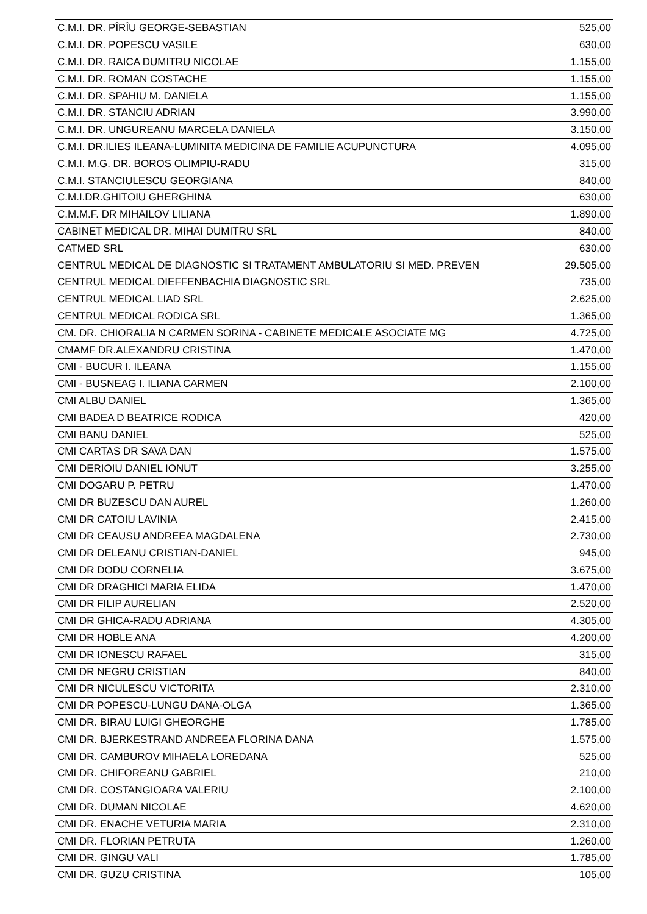| C.M.I. DR. PÎRÎU GEORGE-SEBASTIAN | 525,00 |
| C.M.I. DR. POPESCU VASILE | 630,00 |
| C.M.I. DR. RAICA DUMITRU NICOLAE | 1.155,00 |
| C.M.I. DR. ROMAN COSTACHE | 1.155,00 |
| C.M.I. DR. SPAHIU M. DANIELA | 1.155,00 |
| C.M.I. DR. STANCIU ADRIAN | 3.990,00 |
| C.M.I. DR. UNGUREANU MARCELA DANIELA | 3.150,00 |
| C.M.I. DR.ILIES ILEANA-LUMINITA MEDICINA DE FAMILIE ACUPUNCTURA | 4.095,00 |
| C.M.I. M.G. DR. BOROS OLIMPIU-RADU | 315,00 |
| C.M.I. STANCIULESCU GEORGIANA | 840,00 |
| C.M.I.DR.GHITOIU GHERGHINA | 630,00 |
| C.M.M.F. DR MIHAILOV LILIANA | 1.890,00 |
| CABINET MEDICAL DR. MIHAI DUMITRU SRL | 840,00 |
| CATMED SRL | 630,00 |
| CENTRUL MEDICAL DE DIAGNOSTIC SI TRATAMENT AMBULATORIU SI MED. PREVEN | 29.505,00 |
| CENTRUL MEDICAL DIEFFENBACHIA DIAGNOSTIC SRL | 735,00 |
| CENTRUL MEDICAL LIAD SRL | 2.625,00 |
| CENTRUL MEDICAL RODICA SRL | 1.365,00 |
| CM. DR. CHIORALIA N CARMEN SORINA - CABINETE MEDICALE ASOCIATE MG | 4.725,00 |
| CMAMF DR.ALEXANDRU CRISTINA | 1.470,00 |
| CMI - BUCUR I. ILEANA | 1.155,00 |
| CMI - BUSNEAG I. ILIANA CARMEN | 2.100,00 |
| CMI ALBU DANIEL | 1.365,00 |
| CMI BADEA D BEATRICE RODICA | 420,00 |
| CMI BANU DANIEL | 525,00 |
| CMI CARTAS DR SAVA DAN | 1.575,00 |
| CMI DERIOIU DANIEL IONUT | 3.255,00 |
| CMI DOGARU P. PETRU | 1.470,00 |
| CMI DR BUZESCU DAN AUREL | 1.260,00 |
| CMI DR CATOIU LAVINIA | 2.415,00 |
| CMI DR CEAUSU ANDREEA MAGDALENA | 2.730,00 |
| CMI DR DELEANU CRISTIAN-DANIEL | 945,00 |
| CMI DR DODU CORNELIA | 3.675,00 |
| CMI DR DRAGHICI MARIA ELIDA | 1.470,00 |
| CMI DR FILIP AURELIAN | 2.520,00 |
| CMI DR GHICA-RADU ADRIANA | 4.305,00 |
| CMI DR HOBLE ANA | 4.200,00 |
| CMI DR IONESCU RAFAEL | 315,00 |
| CMI DR NEGRU CRISTIAN | 840,00 |
| CMI DR NICULESCU VICTORITA | 2.310,00 |
| CMI DR POPESCU-LUNGU DANA-OLGA | 1.365,00 |
| CMI DR. BIRAU LUIGI GHEORGHE | 1.785,00 |
| CMI DR. BJERKESTRAND ANDREEA FLORINA DANA | 1.575,00 |
| CMI DR. CAMBUROV MIHAELA LOREDANA | 525,00 |
| CMI DR. CHIFOREANU GABRIEL | 210,00 |
| CMI DR. COSTANGIOARA VALERIU | 2.100,00 |
| CMI DR. DUMAN NICOLAE | 4.620,00 |
| CMI DR. ENACHE VETURIA MARIA | 2.310,00 |
| CMI DR. FLORIAN PETRUTA | 1.260,00 |
| CMI DR. GINGU VALI | 1.785,00 |
| CMI DR. GUZU CRISTINA | 105,00 |